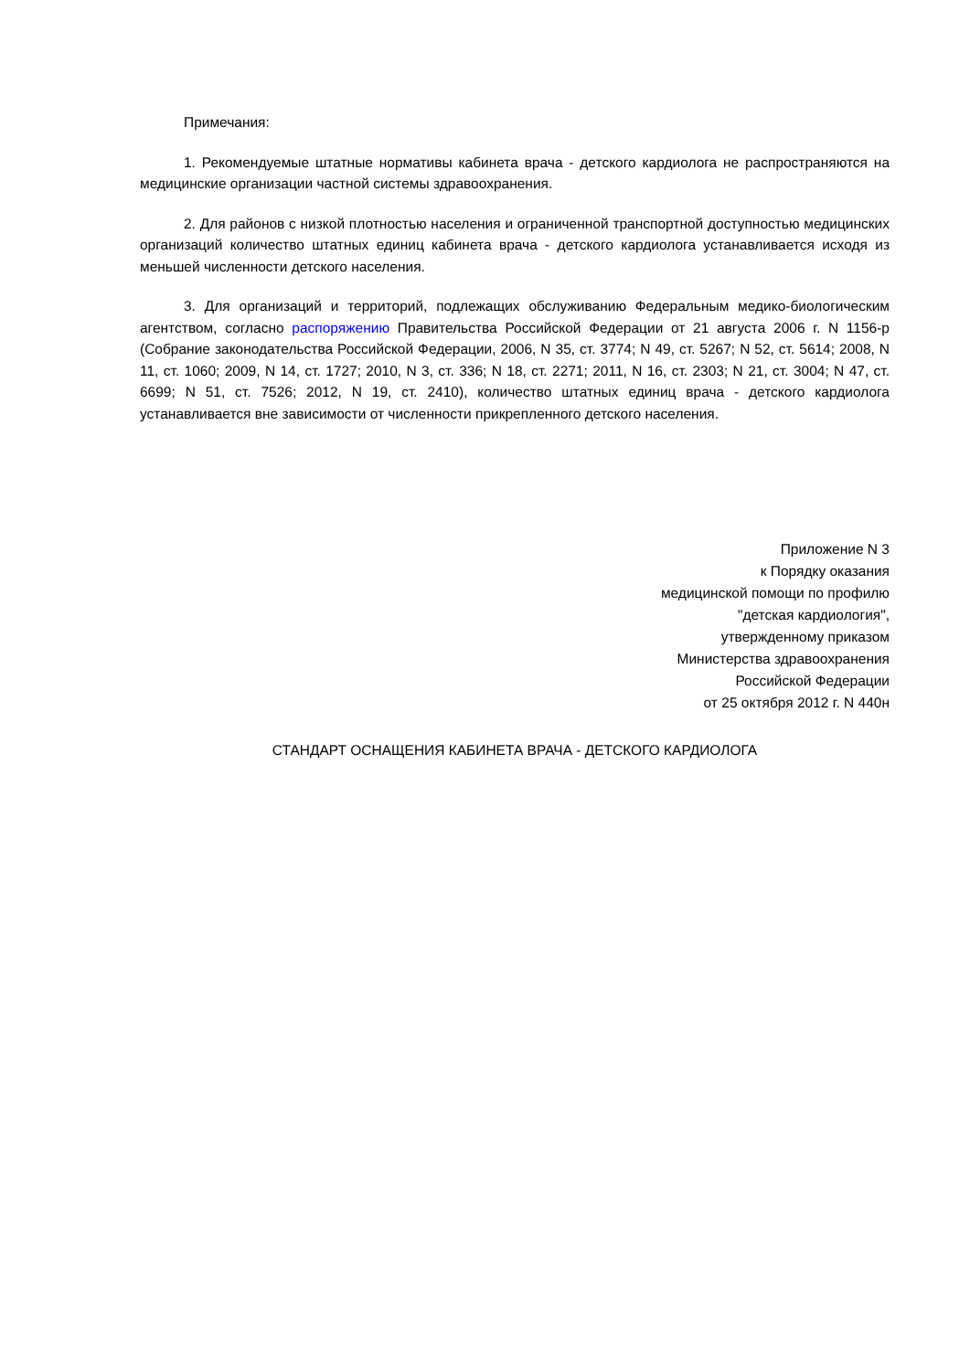Примечания:
1. Рекомендуемые штатные нормативы кабинета врача - детского кардиолога не распространяются на медицинские организации частной системы здравоохранения.
2. Для районов с низкой плотностью населения и ограниченной транспортной доступностью медицинских организаций количество штатных единиц кабинета врача - детского кардиолога устанавливается исходя из меньшей численности детского населения.
3. Для организаций и территорий, подлежащих обслуживанию Федеральным медико-биологическим агентством, согласно распоряжению Правительства Российской Федерации от 21 августа 2006 г. N 1156-р (Собрание законодательства Российской Федерации, 2006, N 35, ст. 3774; N 49, ст. 5267; N 52, ст. 5614; 2008, N 11, ст. 1060; 2009, N 14, ст. 1727; 2010, N 3, ст. 336; N 18, ст. 2271; 2011, N 16, ст. 2303; N 21, ст. 3004; N 47, ст. 6699; N 51, ст. 7526; 2012, N 19, ст. 2410), количество штатных единиц врача - детского кардиолога устанавливается вне зависимости от численности прикрепленного детского населения.
Приложение N 3
к Порядку оказания
медицинской помощи по профилю
"детская кардиология",
утвержденному приказом
Министерства здравоохранения
Российской Федерации
от 25 октября 2012 г. N 440н
СТАНДАРТ ОСНАЩЕНИЯ КАБИНЕТА ВРАЧА - ДЕТСКОГО КАРДИОЛОГА